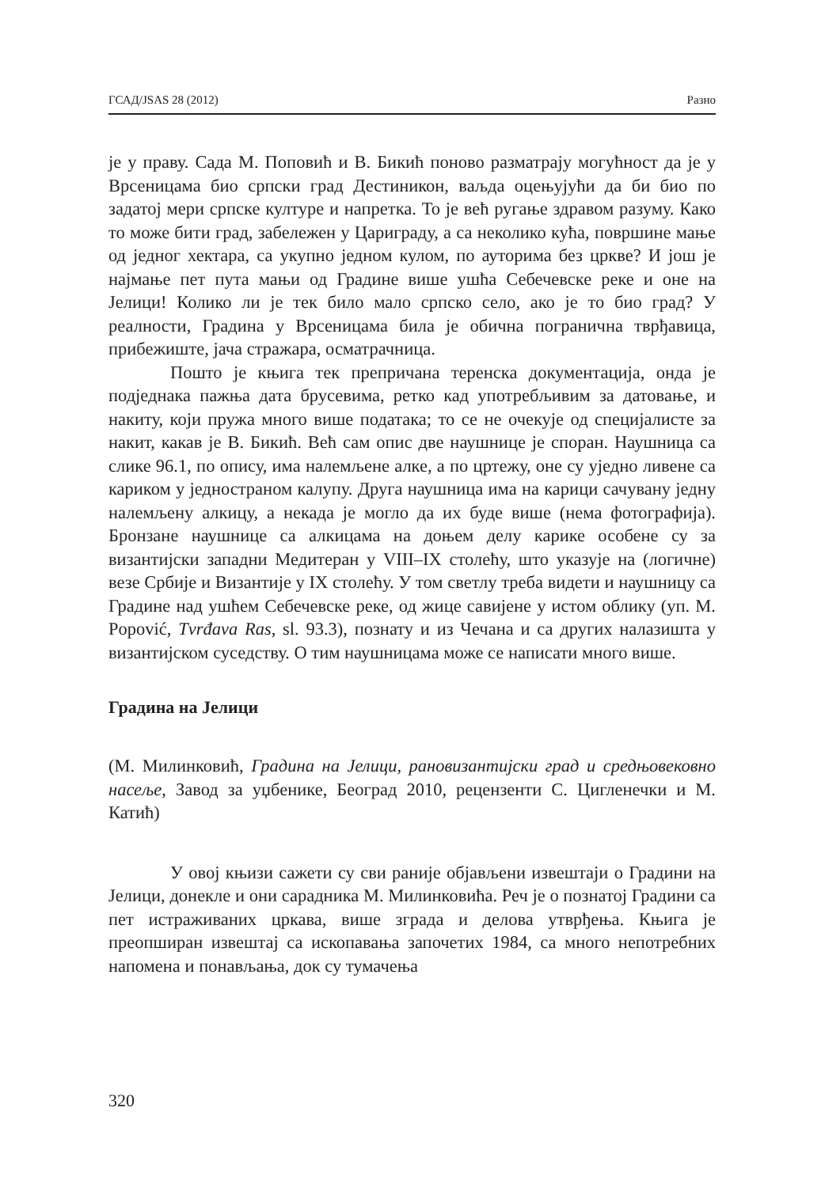ГСАД/JSAS 28 (2012) Разно
је у праву. Сада М. Поповић и В. Бикић поново разматрају могућност да је у Врсеницама био српски град Дестиникон, ваљда оцењујући да би био по задатој мери српске културе и напретка. То је већ ругање здравом разуму. Како то може бити град, забележен у Цариграду, а са неколико кућа, површине мање од једног хектара, са укупно једном кулом, по ауторима без цркве? И још је најмање пет пута мањи од Градине више ушћа Себечевске реке и оне на Јелици! Колико ли је тек било мало српско село, ако је то био град? У реалности, Градина у Врсеницама била је обична погранична тврђавица, прибежиште, јача стражара, осматрачница.
Пошто је књига тек препричана теренска документација, онда је подједнака пажња дата брусевима, ретко кад употребљивим за датовање, и накиту, који пружа много више података; то се не очекује од специјалисте за накит, какав је В. Бикић. Већ сам опис две наушнице је споран. Наушница са слике 96.1, по опису, има налемљене алке, а по цртежу, оне су уједно ливене са кариком у једностраном калупу. Друга наушница има на карици сачувану једну налемљену алкицу, а некада је могло да их буде више (нема фотографија). Бронзане наушнице са алкицама на доњем делу карике особене су за византијски западни Медитеран у VIII–IX столећу, што указује на (логичне) везе Србије и Византије у IX столећу. У том светлу треба видети и наушницу са Градине над ушћем Себечевске реке, од жице савијене у истом облику (уп. M. Popović, Tvrđava Ras, sl. 93.3), познату и из Чечана и са других налазишта у византијском суседству. О тим наушницама може се написати много више.
Градина на Јелици
(М. Милинковић, Градина на Јелици, рановизантијски град и средњовековно насеље, Завод за уџбенике, Београд 2010, рецензенти С. Цигленечки и М. Катић)
У овој књизи сажети су сви раније објављени извештаји о Градини на Јелици, донекле и они сарадника М. Милинковића. Реч је о познатој Градини са пет истраживаних цркава, више зграда и делова утврђења. Књига је преопширан извештај са ископавања започетих 1984, са много непотребних напомена и понављања, док су тумачења
320